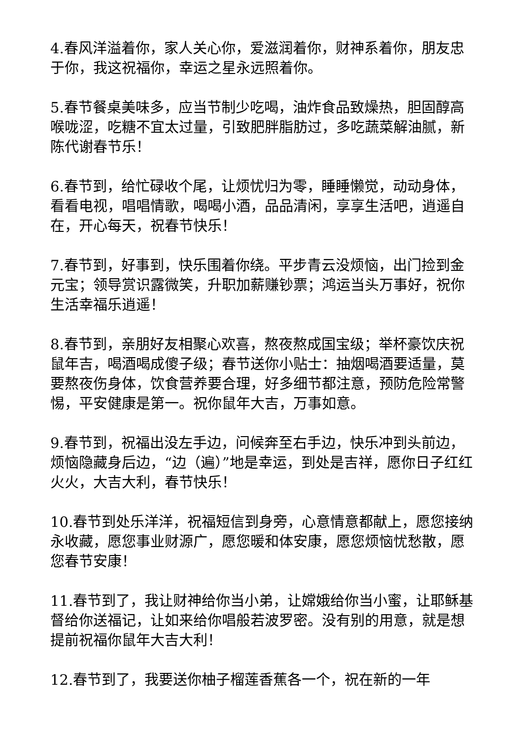4.春风洋溢着你，家人关心你，爱滋润着你，财神系着你，朋友忠于你，我这祝福你，幸运之星永远照着你。
5.春节餐桌美味多，应当节制少吃喝，油炸食品致燥热，胆固醇高喉咙涩，吃糖不宜太过量，引致肥胖脂肪过，多吃蔬菜解油腻，新陈代谢春节乐！
6.春节到，给忙碌收个尾，让烦忧归为零，睡睡懒觉，动动身体，看看电视，唱唱情歌，喝喝小酒，品品清闲，享享生活吧，逍遥自在，开心每天，祝春节快乐！
7.春节到，好事到，快乐围着你绕。平步青云没烦恼，出门捡到金元宝；领导赏识露微笑，升职加薪赚钞票；鸿运当头万事好，祝你生活幸福乐逍遥！
8.春节到，亲朋好友相聚心欢喜，熬夜熬成国宝级；举杯豪饮庆祝鼠年吉，喝酒喝成傻子级；春节送你小贴士：抽烟喝酒要适量，莫要熬夜伤身体，饮食营养要合理，好多细节都注意，预防危险常警惕，平安健康是第一。祝你鼠年大吉，万事如意。
9.春节到，祝福出没左手边，问候奔至右手边，快乐冲到头前边，烦恼隐藏身后边，“边（遍）”地是幸运，到处是吉祥，愿你日子红红火火，大吉大利，春节快乐！
10.春节到处乐洋洋，祝福短信到身旁，心意情意都献上，愿您接纳永收藏，愿您事业财源广，愿您暖和体安康，愿您烦恼忧愁散，愿您春节安康！
11.春节到了，我让财神给你当小弟，让嫦娥给你当小蜜，让耶稣基督给你送福记，让如来给你唱般若波罗密。没有别的用意，就是想提前祝福你鼠年大吉大利！
12.春节到了，我要送你柚子榴莲香蕉各一个，祝在新的一年